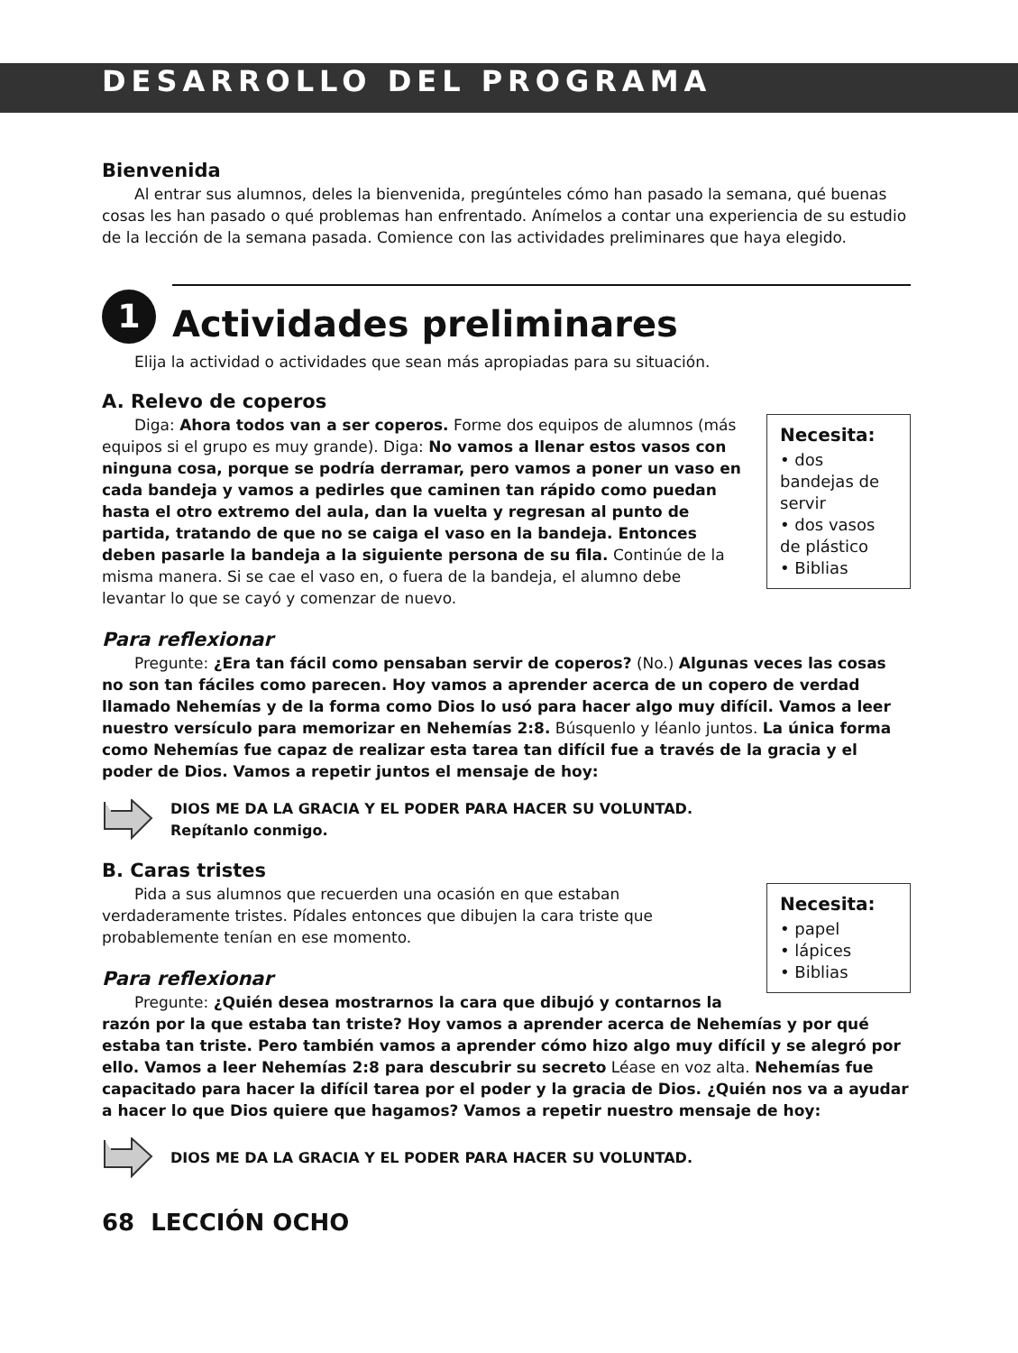DESARROLLO DEL PROGRAMA
Bienvenida
Al entrar sus alumnos, deles la bienvenida, pregúnteles cómo han pasado la semana, qué buenas cosas les han pasado o qué problemas han enfrentado. Anímelos a contar una experiencia de su estudio de la lección de la semana pasada. Comience con las actividades preliminares que haya elegido.
1
Actividades preliminares
Elija la actividad o actividades que sean más apropiadas para su situación.
A. Relevo de coperos
Necesita:
• dos bandejas de servir
• dos vasos de plástico
• Biblias
Diga: Ahora todos van a ser coperos. Forme dos equipos de alumnos (más equipos si el grupo es muy grande). Diga: No vamos a llenar estos vasos con ninguna cosa, porque se podría derramar, pero vamos a poner un vaso en cada bandeja y vamos a pedirles que caminen tan rápido como puedan hasta el otro extremo del aula, dan la vuelta y regresan al punto de partida, tratando de que no se caiga el vaso en la bandeja. Entonces deben pasarle la bandeja a la siguiente persona de su fila. Continúe de la misma manera. Si se cae el vaso en, o fuera de la bandeja, el alumno debe levantar lo que se cayó y comenzar de nuevo.
Para reflexionar
Pregunte: ¿Era tan fácil como pensaban servir de coperos? (No.) Algunas veces las cosas no son tan fáciles como parecen. Hoy vamos a aprender acerca de un copero de verdad llamado Nehemías y de la forma como Dios lo usó para hacer algo muy difícil. Vamos a leer nuestro versículo para memorizar en Nehemías 2:8. Búsquenlo y léanlo juntos. La única forma como Nehemías fue capaz de realizar esta tarea tan difícil fue a través de la gracia y el poder de Dios. Vamos a repetir juntos el mensaje de hoy:
DIOS ME DA LA GRACIA Y EL PODER PARA HACER SU VOLUNTAD.
Repítanlo conmigo.
B. Caras tristes
Necesita:
• papel
• lápices
• Biblias
Pida a sus alumnos que recuerden una ocasión en que estaban verdaderamente tristes. Pídales entonces que dibujen la cara triste que probablemente tenían en ese momento.
Para reflexionar
Pregunte: ¿Quién desea mostrarnos la cara que dibujó y contarnos la razón por la que estaba tan triste? Hoy vamos a aprender acerca de Nehemías y por qué estaba tan triste. Pero también vamos a aprender cómo hizo algo muy difícil y se alegró por ello. Vamos a leer Nehemías 2:8 para descubrir su secreto Léase en voz alta. Nehemías fue capacitado para hacer la difícil tarea por el poder y la gracia de Dios. ¿Quién nos va a ayudar a hacer lo que Dios quiere que hagamos? Vamos a repetir nuestro mensaje de hoy:
DIOS ME DA LA GRACIA Y EL PODER PARA HACER SU VOLUNTAD.
68 LECCIÓN OCHO